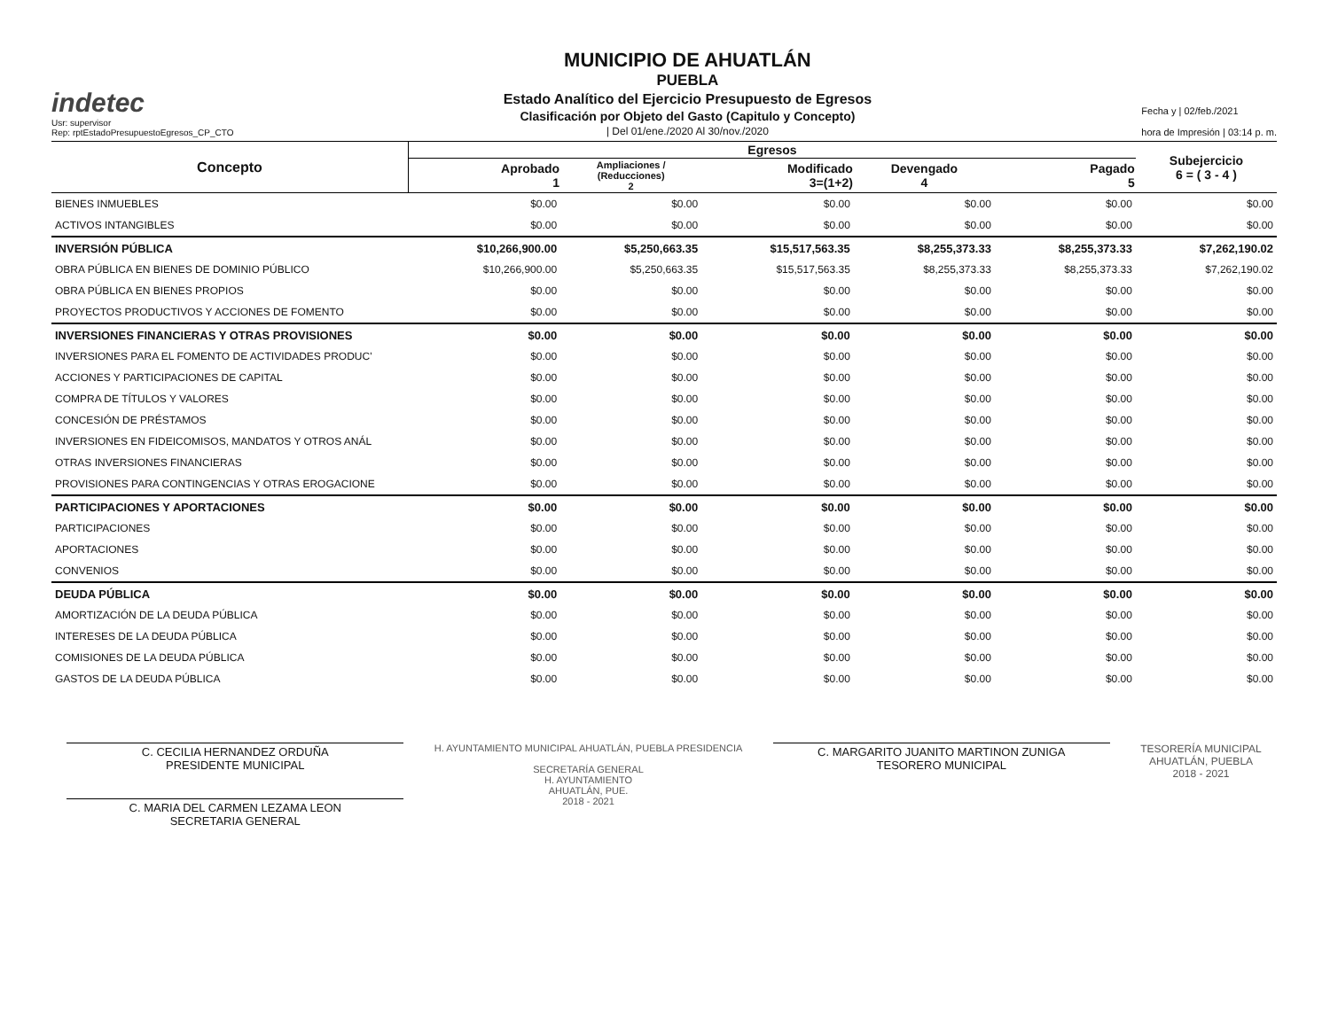indetec
Usr: supervisor
Rep: rptEstadoPresupuestoEgresos_CP_CTO
MUNICIPIO DE AHUATLÁN
PUEBLA
Estado Analítico del Ejercicio Presupuesto de Egresos
Clasificación por Objeto del Gasto (Capitulo y Concepto)
| Del 01/ene./2020 Al 30/nov./2020
Fecha y | 02/feb./2021
hora de Impresión | 03:14 p. m.
| Concepto | Egresos | | | | | Subejercicio 6 = ( 3 - 4 ) |
| --- | --- | --- | --- | --- | --- | --- |
| | Aprobado 1 | Ampliaciones / (Reducciones) 2 | Modificado 3=(1+2) | Devengado 4 | Pagado 5 | |
| BIENES INMUEBLES | $0.00 | $0.00 | $0.00 | $0.00 | $0.00 | $0.00 |
| ACTIVOS INTANGIBLES | $0.00 | $0.00 | $0.00 | $0.00 | $0.00 | $0.00 |
| INVERSIÓN PÚBLICA | $10,266,900.00 | $5,250,663.35 | $15,517,563.35 | $8,255,373.33 | $8,255,373.33 | $7,262,190.02 |
| OBRA PÚBLICA EN BIENES DE DOMINIO PÚBLICO | $10,266,900.00 | $5,250,663.35 | $15,517,563.35 | $8,255,373.33 | $8,255,373.33 | $7,262,190.02 |
| OBRA PÚBLICA EN BIENES PROPIOS | $0.00 | $0.00 | $0.00 | $0.00 | $0.00 | $0.00 |
| PROYECTOS PRODUCTIVOS Y ACCIONES DE FOMENTO | $0.00 | $0.00 | $0.00 | $0.00 | $0.00 | $0.00 |
| INVERSIONES FINANCIERAS Y OTRAS PROVISIONES | $0.00 | $0.00 | $0.00 | $0.00 | $0.00 | $0.00 |
| INVERSIONES PARA EL FOMENTO DE ACTIVIDADES PRODUC' | $0.00 | $0.00 | $0.00 | $0.00 | $0.00 | $0.00 |
| ACCIONES Y PARTICIPACIONES DE CAPITAL | $0.00 | $0.00 | $0.00 | $0.00 | $0.00 | $0.00 |
| COMPRA DE TÍTULOS Y VALORES | $0.00 | $0.00 | $0.00 | $0.00 | $0.00 | $0.00 |
| CONCESIÓN DE PRÉSTAMOS | $0.00 | $0.00 | $0.00 | $0.00 | $0.00 | $0.00 |
| INVERSIONES EN FIDEICOMISOS, MANDATOS Y OTROS ANÁL | $0.00 | $0.00 | $0.00 | $0.00 | $0.00 | $0.00 |
| OTRAS INVERSIONES FINANCIERAS | $0.00 | $0.00 | $0.00 | $0.00 | $0.00 | $0.00 |
| PROVISIONES PARA CONTINGENCIAS Y OTRAS EROGACIONE | $0.00 | $0.00 | $0.00 | $0.00 | $0.00 | $0.00 |
| PARTICIPACIONES Y APORTACIONES | $0.00 | $0.00 | $0.00 | $0.00 | $0.00 | $0.00 |
| PARTICIPACIONES | $0.00 | $0.00 | $0.00 | $0.00 | $0.00 | $0.00 |
| APORTACIONES | $0.00 | $0.00 | $0.00 | $0.00 | $0.00 | $0.00 |
| CONVENIOS | $0.00 | $0.00 | $0.00 | $0.00 | $0.00 | $0.00 |
| DEUDA PÚBLICA | $0.00 | $0.00 | $0.00 | $0.00 | $0.00 | $0.00 |
| AMORTIZACIÓN DE LA DEUDA PÚBLICA | $0.00 | $0.00 | $0.00 | $0.00 | $0.00 | $0.00 |
| INTERESES DE LA DEUDA PÚBLICA | $0.00 | $0.00 | $0.00 | $0.00 | $0.00 | $0.00 |
| COMISIONES DE LA DEUDA PÚBLICA | $0.00 | $0.00 | $0.00 | $0.00 | $0.00 | $0.00 |
| GASTOS DE LA DEUDA PÚBLICA | $0.00 | $0.00 | $0.00 | $0.00 | $0.00 | $0.00 |
C. CECILIA HERNANDEZ ORDUÑA
PRESIDENTE MUNICIPAL
C. MARIA DEL CARMEN LEZAMA LEON
SECRETARIA GENERAL
H. AYUNTAMIENTO MUNICIPAL AHUATLÁN, PUEBLA PRESIDENCIA
SECRETARÍA GENERAL
H. AYUNTAMIENTO
AHUATLÁN, PUE.
2018 - 2021
C. MARGARITO JUANITO MARTINON ZUNIGA
TESORERO MUNICIPAL
TESORERÍA MUNICIPAL
AHUATLÁN, PUEBLA
2018 - 2021